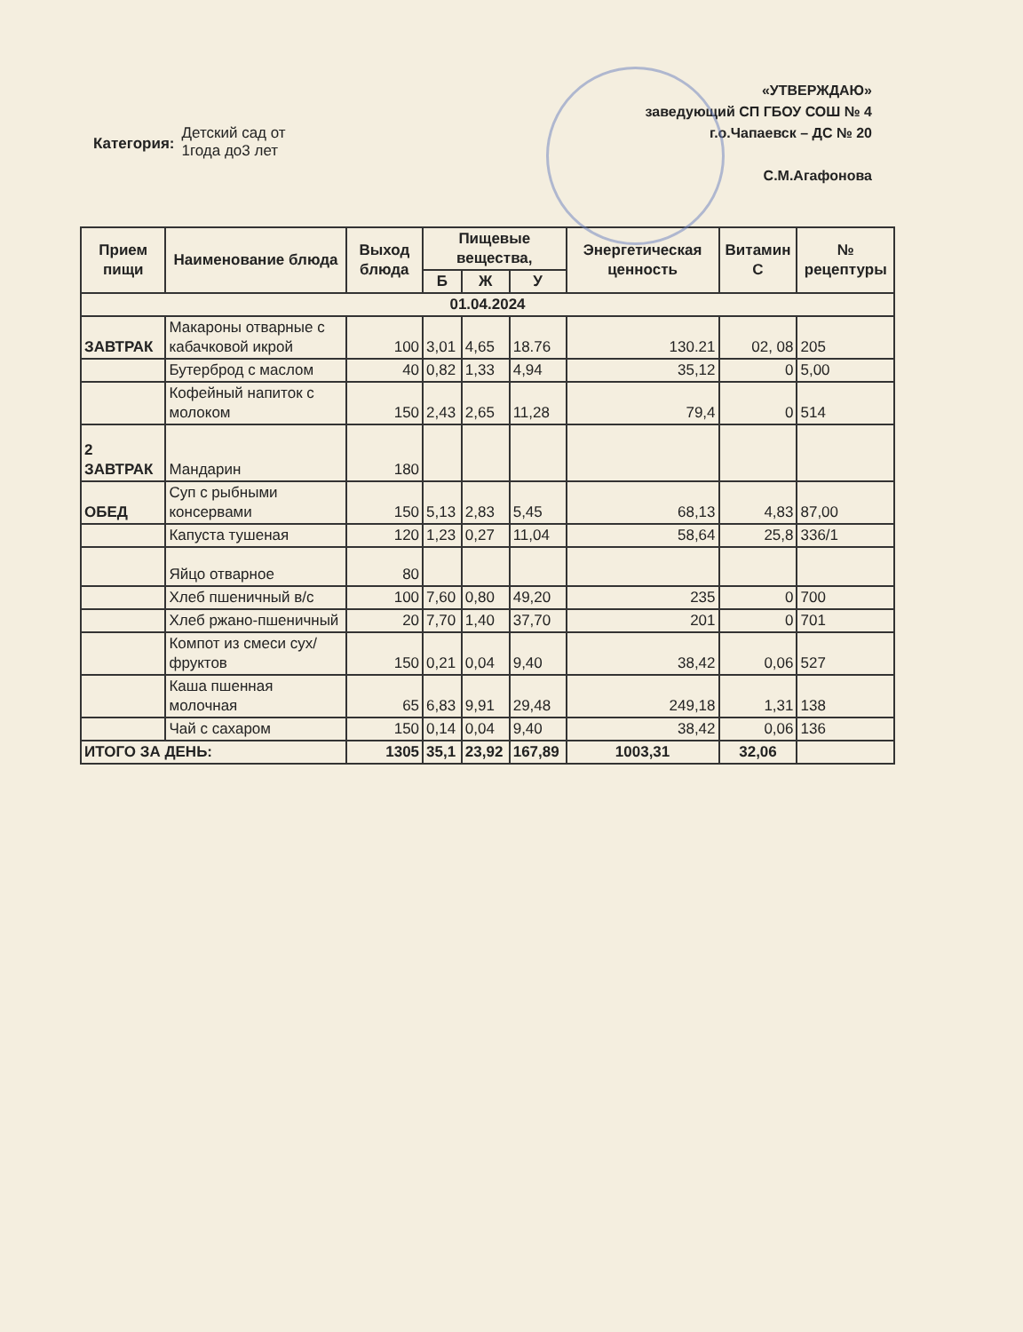Категория:
Детский сад от
1года до3 лет
«УТВЕРЖДАЮ»
заведующий СП ГБОУ СОШ № 4
г.о.Чапаевск – ДС № 20
С.М.Агафонова
| Прием пищи | Наименование блюда | Выход блюда | Пищевые вещества, | | | Энергетическая ценность | Витамин С | № рецептуры |
| --- | --- | --- | --- | --- | --- | --- | --- | --- |
| | | | Б | Ж | У | | | |
| 01.04.2024 | | | | | | | | |
| ЗАВТРАК | Макароны отварные с кабачковой икрой | 100 | 3,01 | 4,65 | 18.76 | 130.21 | 02, 08 | 205 |
| | Бутерброд с маслом | 40 | 0,82 | 1,33 | 4,94 | 35,12 | 0 | 5,00 |
| | Кофейный напиток с молоком | 150 | 2,43 | 2,65 | 11,28 | 79,4 | 0 | 514 |
| 2 ЗАВТРАК | Мандарин | 180 | | | | | | |
| ОБЕД | Суп с рыбными консервами | 150 | 5,13 | 2,83 | 5,45 | 68,13 | 4,83 | 87,00 |
| | Капуста тушеная | 120 | 1,23 | 0,27 | 11,04 | 58,64 | 25,8 | 336/1 |
| | Яйцо отварное | 80 | | | | | | |
| | Хлеб пшеничный в/с | 100 | 7,60 | 0,80 | 49,20 | 235 | 0 | 700 |
| | Хлеб ржано-пшеничный | 20 | 7,70 | 1,40 | 37,70 | 201 | 0 | 701 |
| | Компот из смеси сух/фруктов | 150 | 0,21 | 0,04 | 9,40 | 38,42 | 0,06 | 527 |
| | Каша пшенная молочная | 65 | 6,83 | 9,91 | 29,48 | 249,18 | 1,31 | 138 |
| | Чай с сахаром | 150 | 0,14 | 0,04 | 9,40 | 38,42 | 0,06 | 136 |
| ИТОГО ЗА ДЕНЬ: | | 1305 | 35,1 | 23,92 | 167,89 | 1003,31 | 32,06 | |